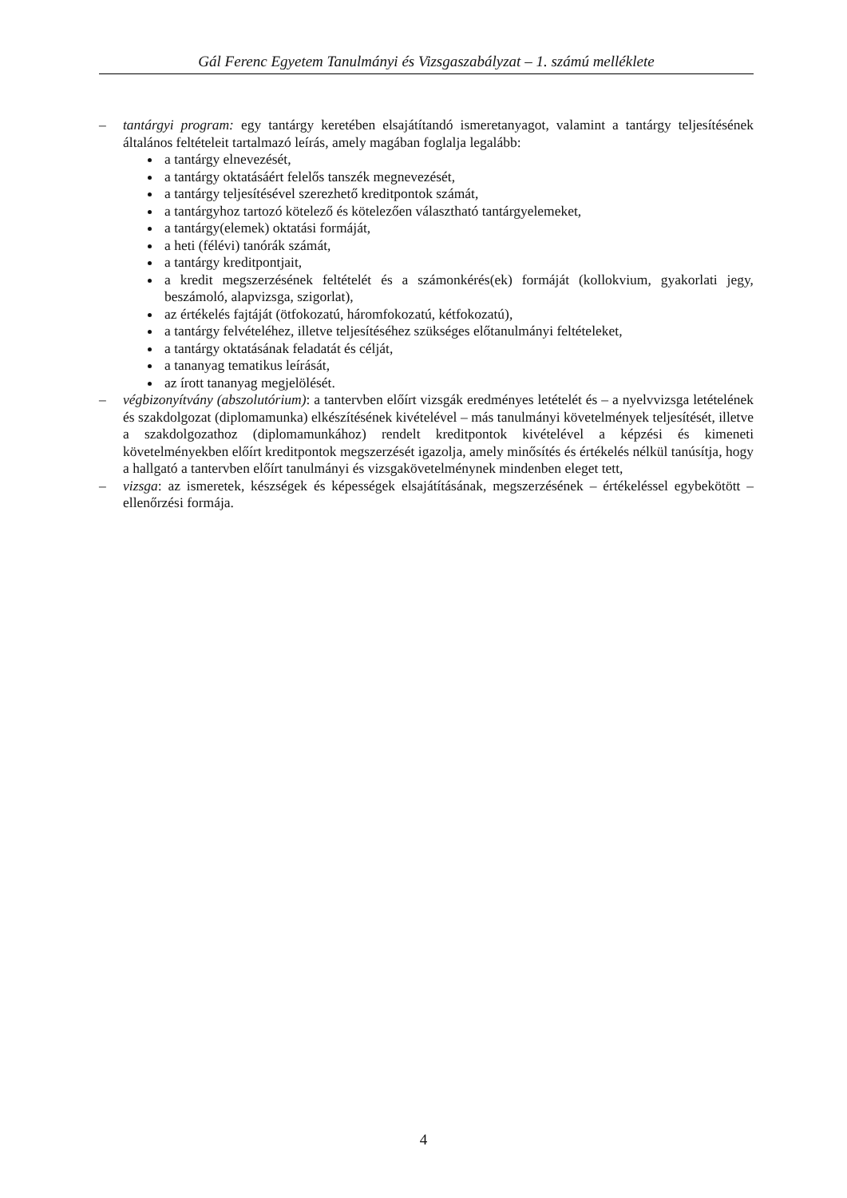Gál Ferenc Egyetem Tanulmányi és Vizsgaszabályzat – 1. számú melléklete
– tantárgyi program: egy tantárgy keretében elsajátítandó ismeretanyagot, valamint a tantárgy teljesítésének általános feltételeit tartalmazó leírás, amely magában foglalja legalább:
a tantárgy elnevezését,
a tantárgy oktatásáért felelős tanszék megnevezését,
a tantárgy teljesítésével szerezhető kreditpontok számát,
a tantárgyhoz tartozó kötelező és kötelezően választható tantárgyelemeket,
a tantárgy(elemek) oktatási formáját,
a heti (félévi) tanórák számát,
a tantárgy kreditpontjait,
a kredit megszerzésének feltételét és a számonkérés(ek) formáját (kollokvium, gyakorlati jegy, beszámoló, alapvizsga, szigorlat),
az értékelés fajtáját (ötfokozatú, háromfokozatú, kétfokozatú),
a tantárgy felvételéhez, illetve teljesítéséhez szükséges előtanulmányi feltételeket,
a tantárgy oktatásának feladatát és célját,
a tananyag tematikus leírását,
az írott tananyag megjelölését.
– végbizonyítvány (abszolutórium): a tantervben előírt vizsgák eredményes letételét és – a nyelvvizsga letételének és szakdolgozat (diplomamunka) elkészítésének kivételével – más tanulmányi követelmények teljesítését, illetve a szakdolgozathoz (diplomamunkához) rendelt kreditpontok kivételével a képzési és kimeneti követelményekben előírt kreditpontok megszerzését igazolja, amely minősítés és értékelés nélkül tanúsítja, hogy a hallgató a tantervben előírt tanulmányi és vizsgakövetelménynek mindenben eleget tett,
– vizsga: az ismeretek, készségek és képességek elsajátításának, megszerzésének – értékeléssel egybekötött – ellenőrzési formája.
4